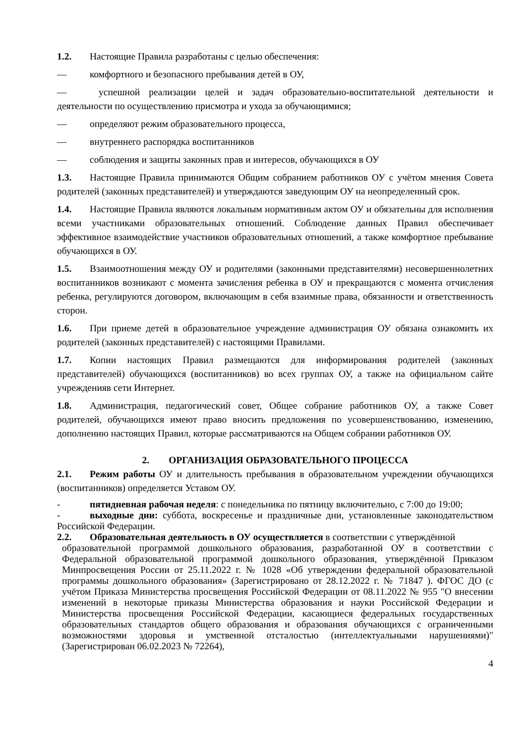1.2. Настоящие Правила разработаны с целью обеспечения:
— комфортного и безопасного пребывания детей в ОУ,
— успешной реализации целей и задач образовательно-воспитательной деятельности и деятельности по осуществлению присмотра и ухода за обучающимися;
— определяют режим образовательного процесса,
— внутреннего распорядка воспитанников
— соблюдения и защиты законных прав и интересов, обучающихся в ОУ
1.3. Настоящие Правила принимаются Общим собранием работников ОУ с учётом мнения Совета родителей (законных представителей) и утверждаются заведующим ОУ на неопределенный срок.
1.4. Настоящие Правила являются локальным нормативным актом ОУ и обязательны для исполнения всеми участниками образовательных отношений. Соблюдение данных Правил обеспечивает эффективное взаимодействие участников образовательных отношений, а также комфортное пребывание обучающихся в ОУ.
1.5. Взаимоотношения между ОУ и родителями (законными представителями) несовершеннолетних воспитанников возникают с момента зачисления ребенка в ОУ и прекращаются с момента отчисления ребенка, регулируются договором, включающим в себя взаимные права, обязанности и ответственность сторон.
1.6. При приеме детей в образовательное учреждение администрация ОУ обязана ознакомить их родителей (законных представителей) с настоящими Правилами.
1.7. Копии настоящих Правил размещаются для информирования родителей (законных представителей) обучающихся (воспитанников) во всех группах ОУ, а также на официальном сайте учрежденияв сети Интернет.
1.8. Администрация, педагогический совет, Общее собрание работников ОУ, а также Совет родителей, обучающихся имеют право вносить предложения по усовершенствованию, изменению, дополнению настоящих Правил, которые рассматриваются на Общем собрании работников ОУ.
2. ОРГАНИЗАЦИЯ ОБРАЗОВАТЕЛЬНОГО ПРОЦЕССА
2.1. Режим работы ОУ и длительность пребывания в образовательном учреждении обучающихся (воспитанников) определяется Уставом ОУ.
- пятидневная рабочая неделя: с понедельника по пятницу включительно, с 7:00 до 19:00;
- выходные дни: суббота, воскресенье и праздничные дни, установленные законодательством Российской Федерации.
2.2. Образовательная деятельность в ОУ осуществляется в соответствии с утверждённой
образовательной программой дошкольного образования, разработанной ОУ в соответствии с Федеральной образовательной программой дошкольного образования, утверждённой Приказом Минпросвещения России от 25.11.2022 г. № 1028 «Об утверждении федеральной образовательной программы дошкольного образования» (Зарегистрировано от 28.12.2022 г. № 71847 ). ФГОС ДО (с учётом Приказа Министерства просвещения Российской Федерации от 08.11.2022 № 955 "О внесении изменений в некоторые приказы Министерства образования и науки Российской Федерации и Министерства просвещения Российской Федерации, касающиеся федеральных государственных образовательных стандартов общего образования и образования обучающихся с ограниченными возможностями здоровья и умственной отсталостью (интеллектуальными нарушениями)" (Зарегистрирован 06.02.2023 № 72264),
4